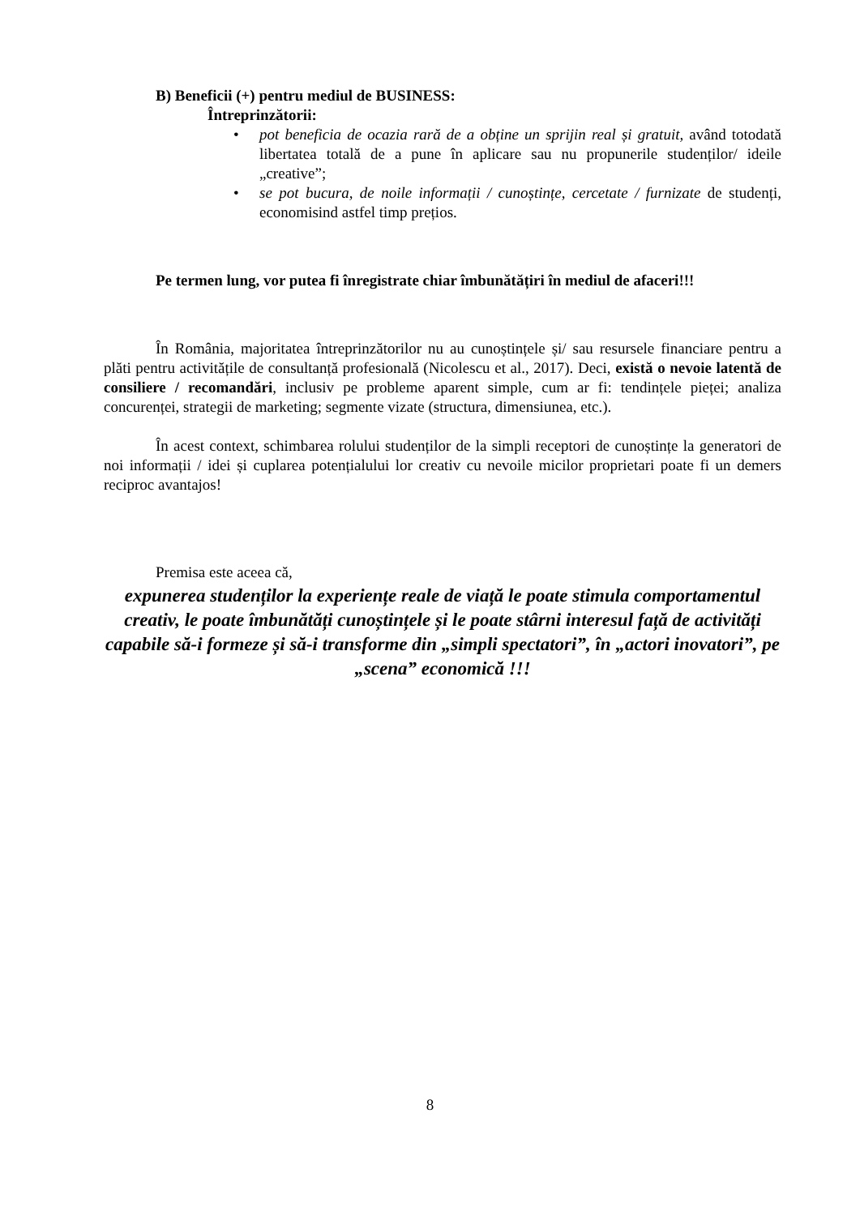B) Beneficii (+) pentru mediul de BUSINESS:
Întreprinzătorii:
• pot beneficia de ocazia rară de a obține un sprijin real și gratuit, având totodată libertatea totală de a pune în aplicare sau nu propunerile studenților/ ideile „creative”;
• se pot bucura, de noile informații / cunoștințe, cercetate / furnizate de studenți, economisind astfel timp prețios.
Pe termen lung, vor putea fi înregistrate chiar îmbunătățiri în mediul de afaceri!!!
În România, majoritatea întreprinzătorilor nu au cunoștințele și/ sau resursele financiare pentru a plăti pentru activitățile de consultanță profesională (Nicolescu et al., 2017). Deci, există o nevoie latentă de consiliere / recomandări, inclusiv pe probleme aparent simple, cum ar fi: tendințele pieței; analiza concurenței, strategii de marketing; segmente vizate (structura, dimensiunea, etc.).
În acest context, schimbarea rolului studenților de la simpli receptori de cunoștințe la generatori de noi informații / idei și cuplarea potențialului lor creativ cu nevoile micilor proprietari poate fi un demers reciproc avantajos!
Premisa este aceea că,
expunerea studenților la experiențe reale de viață le poate stimula comportamentul creativ, le poate îmbunătăți cunoștințele și le poate stârni interesul față de activități capabile să-i formeze și să-i transforme din „simpli spectatori”, în „actori inovatori”, pe „scena” economică !!!
8